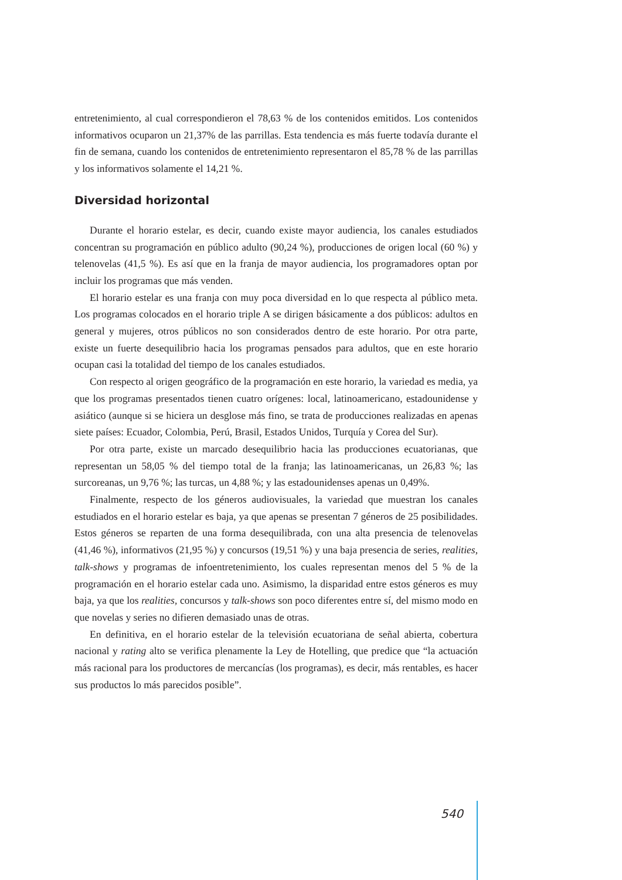entretenimiento, al cual correspondieron el 78,63 % de los contenidos emitidos. Los contenidos informativos ocuparon un 21,37% de las parrillas. Esta tendencia es más fuerte todavía durante el fin de semana, cuando los contenidos de entretenimiento representaron el 85,78 % de las parrillas y los informativos solamente el 14,21 %.
Diversidad horizontal
Durante el horario estelar, es decir, cuando existe mayor audiencia, los canales estudiados concentran su programación en público adulto (90,24 %), producciones de origen local (60 %) y telenovelas (41,5 %). Es así que en la franja de mayor audiencia, los programadores optan por incluir los programas que más venden.
El horario estelar es una franja con muy poca diversidad en lo que respecta al público meta. Los programas colocados en el horario triple A se dirigen básicamente a dos públicos: adultos en general y mujeres, otros públicos no son considerados dentro de este horario. Por otra parte, existe un fuerte desequilibrio hacia los programas pensados para adultos, que en este horario ocupan casi la totalidad del tiempo de los canales estudiados.
Con respecto al origen geográfico de la programación en este horario, la variedad es media, ya que los programas presentados tienen cuatro orígenes: local, latinoamericano, estadounidense y asiático (aunque si se hiciera un desglose más fino, se trata de producciones realizadas en apenas siete países: Ecuador, Colombia, Perú, Brasil, Estados Unidos, Turquía y Corea del Sur).
Por otra parte, existe un marcado desequilibrio hacia las producciones ecuatorianas, que representan un 58,05 % del tiempo total de la franja; las latinoamericanas, un 26,83 %; las surcoreanas, un 9,76 %; las turcas, un 4,88 %; y las estadounidenses apenas un 0,49%.
Finalmente, respecto de los géneros audiovisuales, la variedad que muestran los canales estudiados en el horario estelar es baja, ya que apenas se presentan 7 géneros de 25 posibilidades. Estos géneros se reparten de una forma desequilibrada, con una alta presencia de telenovelas (41,46 %), informativos (21,95 %) y concursos (19,51 %) y una baja presencia de series, realities, talk-shows y programas de infoentretenimiento, los cuales representan menos del 5 % de la programación en el horario estelar cada uno. Asimismo, la disparidad entre estos géneros es muy baja, ya que los realities, concursos y talk-shows son poco diferentes entre sí, del mismo modo en que novelas y series no difieren demasiado unas de otras.
En definitiva, en el horario estelar de la televisión ecuatoriana de señal abierta, cobertura nacional y rating alto se verifica plenamente la Ley de Hotelling, que predice que “la actuación más racional para los productores de mercancías (los programas), es decir, más rentables, es hacer sus productos lo más parecidos posible”.
540